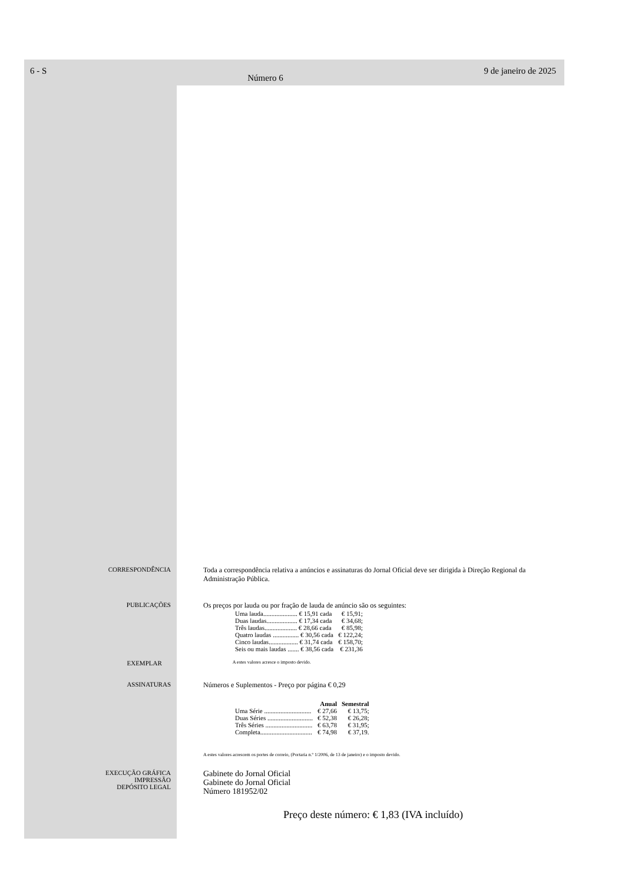6 - S Número 6 9 de janeiro de 2025
CORRESPONDÊNCIA Toda a correspondência relativa a anúncios e assinaturas do Jornal Oficial deve ser dirigida à Direção Regional da Administração Pública.
PUBLICAÇÕES Os preços por lauda ou por fração de lauda de anúncio são os seguintes:
| Uma lauda..................... € 15,91 cada | € 15,91; |
| Duas laudas................... € 17,34 cada | € 34,68; |
| Três laudas.................... € 28,66 cada | € 85,98; |
| Quatro laudas ................ € 30,56 cada | € 122,24; |
| Cinco laudas.................. € 31,74 cada | € 158,70; |
| Seis ou mais laudas ....... € 38,56 cada | € 231,36 |
EXEMPLAR
A estes valores acresce o imposto devido.
ASSINATURAS Números e Suplementos - Preço por página € 0,29
| | Anual | Semestral |
| --- | --- | --- |
| Uma Série ............................. | € 27,66 | € 13,75; |
| Duas Séries ............................ | € 52,38 | € 26,28; |
| Três Séries ............................. | € 63,78 | € 31,95; |
| Completa................................ | € 74,98 | € 37,19. |
A estes valores acrescem os portes de correio, (Portaria n.º 1/2006, de 13 de janeiro) e o imposto devido.
EXECUÇÃO GRÁFICA
IMPRESSÃO
DEPÓSITO LEGAL
Gabinete do Jornal Oficial
Gabinete do Jornal Oficial
Número 181952/02
Preço deste número: € 1,83 (IVA incluído)